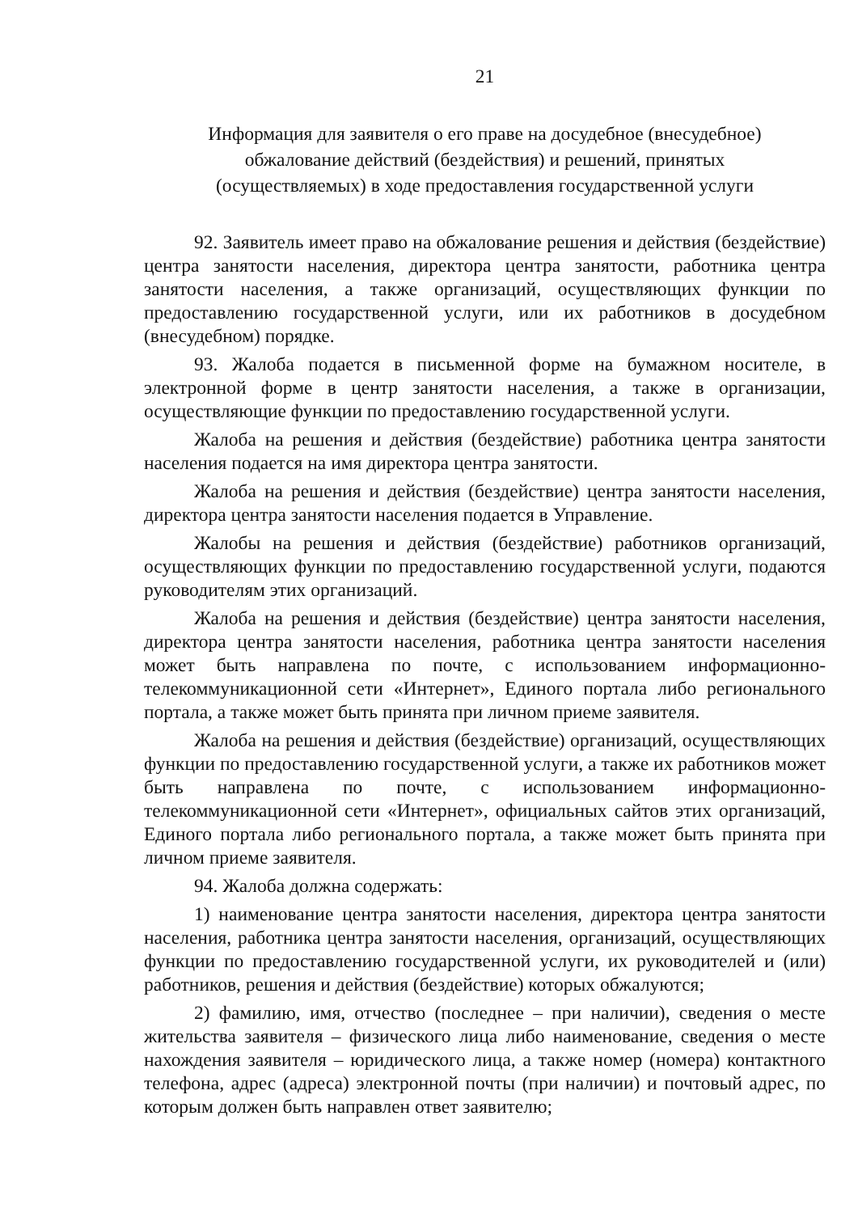21
Информация для заявителя о его праве на досудебное (внесудебное)
обжалование действий (бездействия) и решений, принятых
(осуществляемых) в ходе предоставления государственной услуги
92. Заявитель имеет право на обжалование решения и действия (бездействие) центра занятости населения, директора центра занятости, работника центра занятости населения, а также организаций, осуществляющих функции по предоставлению государственной услуги, или их работников в досудебном (внесудебном) порядке.
93. Жалоба подается в письменной форме на бумажном носителе, в электронной форме в центр занятости населения, а также в организации, осуществляющие функции по предоставлению государственной услуги.
Жалоба на решения и действия (бездействие) работника центра занятости населения подается на имя директора центра занятости.
Жалоба на решения и действия (бездействие) центра занятости населения, директора центра занятости населения подается в Управление.
Жалобы на решения и действия (бездействие) работников организаций, осуществляющих функции по предоставлению государственной услуги, подаются руководителям этих организаций.
Жалоба на решения и действия (бездействие) центра занятости населения, директора центра занятости населения, работника центра занятости населения может быть направлена по почте, с использованием информационно-телекоммуникационной сети «Интернет», Единого портала либо регионального портала, а также может быть принята при личном приеме заявителя.
Жалоба на решения и действия (бездействие) организаций, осуществляющих функции по предоставлению государственной услуги, а также их работников может быть направлена по почте, с использованием информационно-телекоммуникационной сети «Интернет», официальных сайтов этих организаций, Единого портала либо регионального портала, а также может быть принята при личном приеме заявителя.
94. Жалоба должна содержать:
1) наименование центра занятости населения, директора центра занятости населения, работника центра занятости населения, организаций, осуществляющих функции по предоставлению государственной услуги, их руководителей и (или) работников, решения и действия (бездействие) которых обжалуются;
2) фамилию, имя, отчество (последнее – при наличии), сведения о месте жительства заявителя – физического лица либо наименование, сведения о месте нахождения заявителя – юридического лица, а также номер (номера) контактного телефона, адрес (адреса) электронной почты (при наличии) и почтовый адрес, по которым должен быть направлен ответ заявителю;